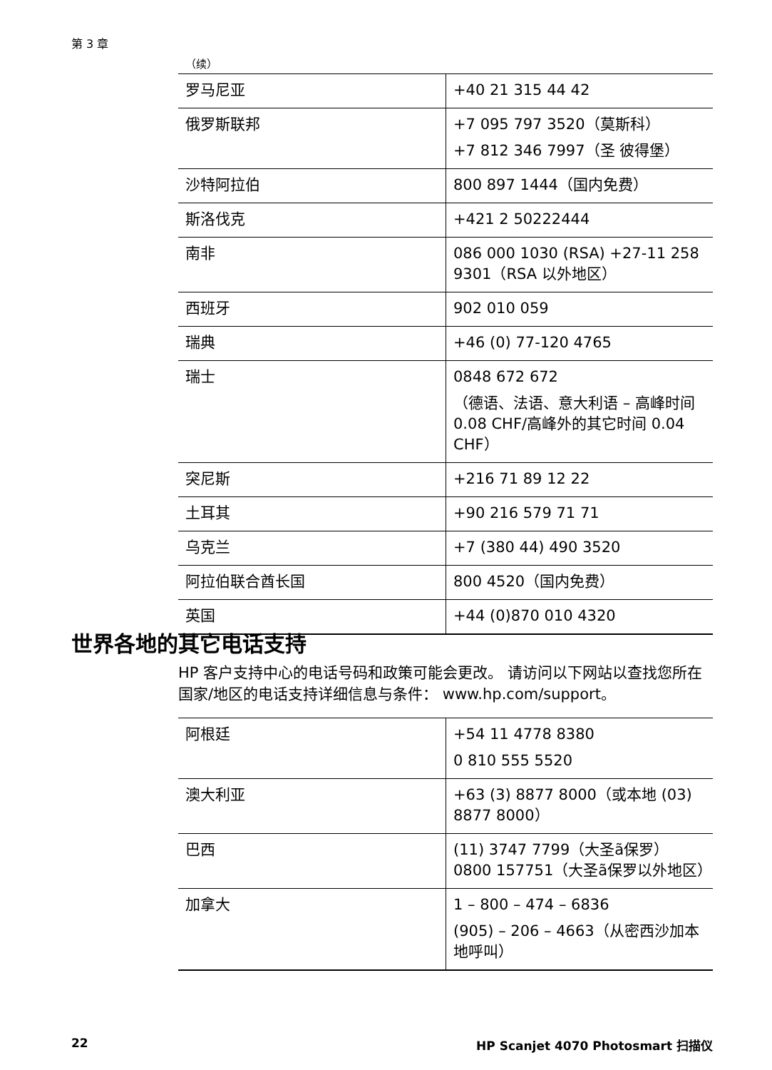第 3 章
（续）
| 罗马尼亚 | +40 21 315 44 42 |
| 俄罗斯联邦 | +7 095 797 3520（莫斯科） +7 812 346 7997（圣 彼得堡） |
| 沙特阿拉伯 | 800 897 1444（国内免费） |
| 斯洛伐克 | +421 2 50222444 |
| 南非 | 086 000 1030 (RSA) +27-11 258 9301（RSA 以外地区） |
| 西班牙 | 902 010 059 |
| 瑞典 | +46 (0) 77-120 4765 |
| 瑞士 | 0848 672 672 （德语、法语、意大利语 – 高峰时间 0.08 CHF/高峰外的其它时间 0.04 CHF） |
| 突尼斯 | +216 71 89 12 22 |
| 土耳其 | +90 216 579 71 71 |
| 乌克兰 | +7 (380 44) 490 3520 |
| 阿拉伯联合酋长国 | 800 4520（国内免费） |
| 英国 | +44 (0)870 010 4320 |
世界各地的其它电话支持
HP 客户支持中心的电话号码和政策可能会更改。 请访问以下网站以查找您所在国家/地区的电话支持详细信息与条件： www.hp.com/support。
| 阿根廷 | +54 11 4778 8380 0 810 555 5520 |
| 澳大利亚 | +63 (3) 8877 8000（或本地 (03) 8877 8000） |
| 巴西 | (11) 3747 7799（大圣ã保罗）0800 157751（大圣ã保罗以外地区） |
| 加拿大 | 1 – 800 – 474 – 6836 (905) – 206 – 4663（从密西沙加本地呼叫） |
22 HP Scanjet 4070 Photosmart 扫描仪